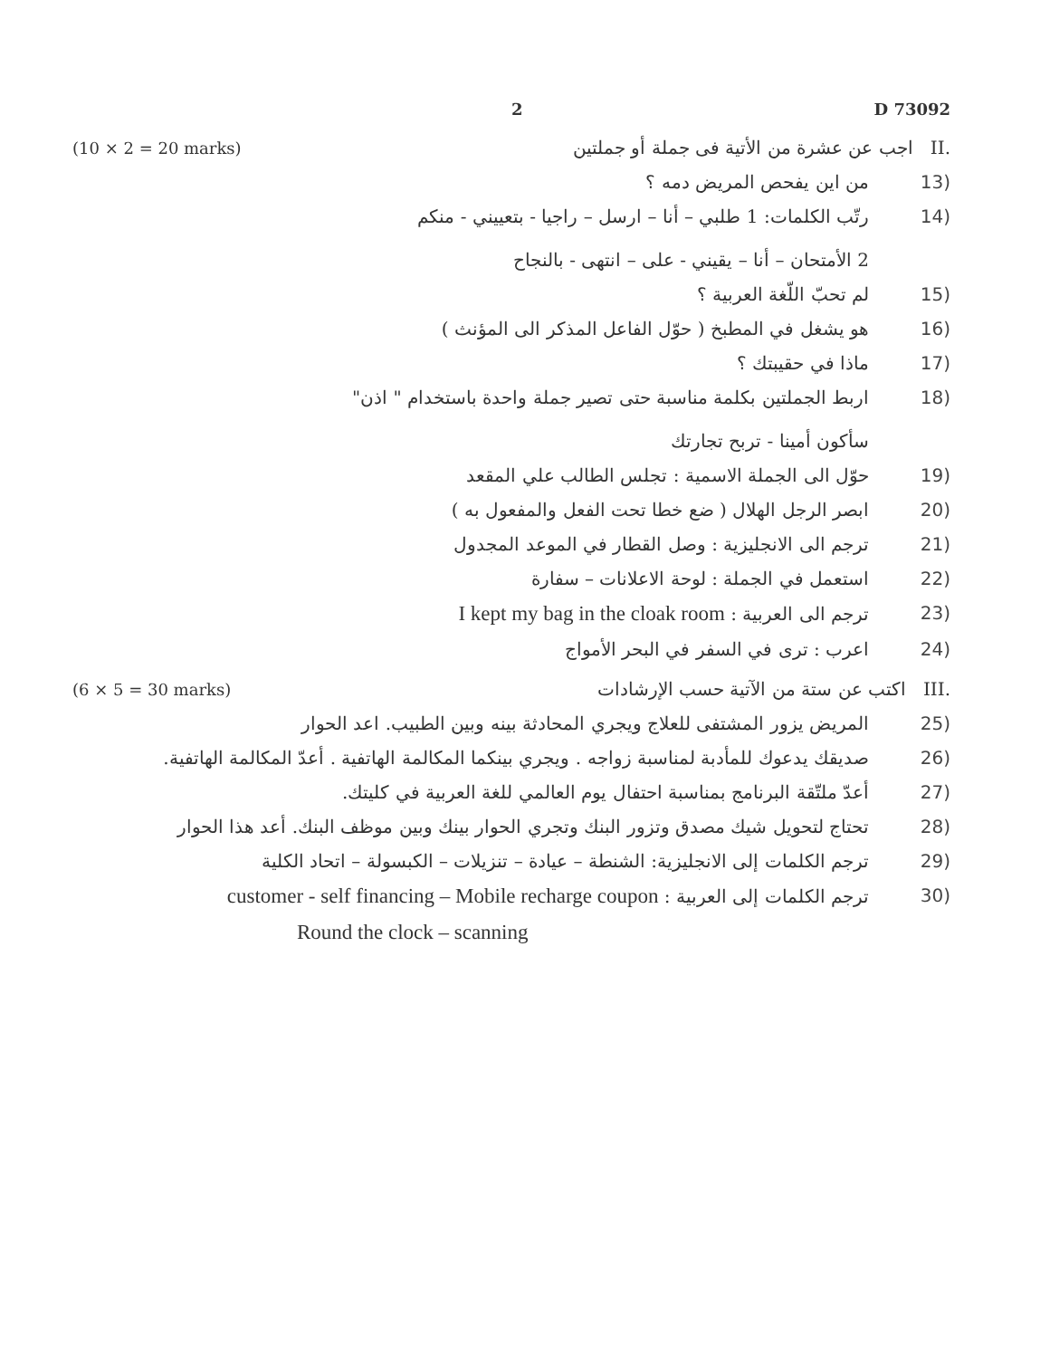2 D 73092
(10 × 2 = 20 marks).II اجب عن عشرة من الأتية فى جملة أو جملتين
(13 من اين يفحص المريض دمه ؟
(14 رتّب الكلمات: 1 طلبي – أنا – ارسل – راجيا - بتعييني - منكم
2 الأمتحان – أنا – يقيني - على – انتهى - بالنجاح
(15 لم تحبّ اللّغة العربية ؟
(16 هو يشغل في المطبخ ( حوّل الفاعل المذكر الى المؤنث )
(17 ماذا في حقيبتك ؟
(18 اربط الجملتين بكلمة مناسبة حتى تصير جملة واحدة باستخدام " اذن"
سأكون أمينا - تربح تجارتك
(19 حوّل الى الجملة الاسمية : تجلس الطالب علي المقعد
(20 ابصر الرجل الهلال ( ضع خطا تحت الفعل والمفعول به )
(21 ترجم الى الانجليزية : وصل القطار في الموعد المجدول
(22 استعمل في الجملة : لوحة الاعلانات – سفارة
(23 ترجم الى العربية : I kept my bag in the cloak room
(24 اعرب : ترى في السفر في البحر الأمواج
(6 × 5 = 30 marks).III اكتب عن ستة من الآتية حسب الإرشادات
(25 المريض يزور المشتفى للعلاج ويجري المحادثة بينه وبين الطبيب. اعد الحوار
(26 صديقك يدعوك للمأدبة لمناسبة زواجه . ويجري بينكما المكالمة الهاتفية . أعدّ المكالمة الهاتفية.
(27 أعدّ ملتّقة البرنامج بمناسبة احتفال يوم العالمي للغة العربية في كليتك.
(28 تحتاج لتحويل شيك مصدق وتزور البنك وتجري الحوار بينك وبين موظف البنك. أعد هذا الحوار
(29 ترجم الكلمات إلى الانجليزية: الشنطة – عيادة – تنزيلات – الكبسولة – اتحاد الكلية
(30 ترجم الكلمات إلى العربية : customer - self financing – Mobile recharge coupon
Round the clock – scanning